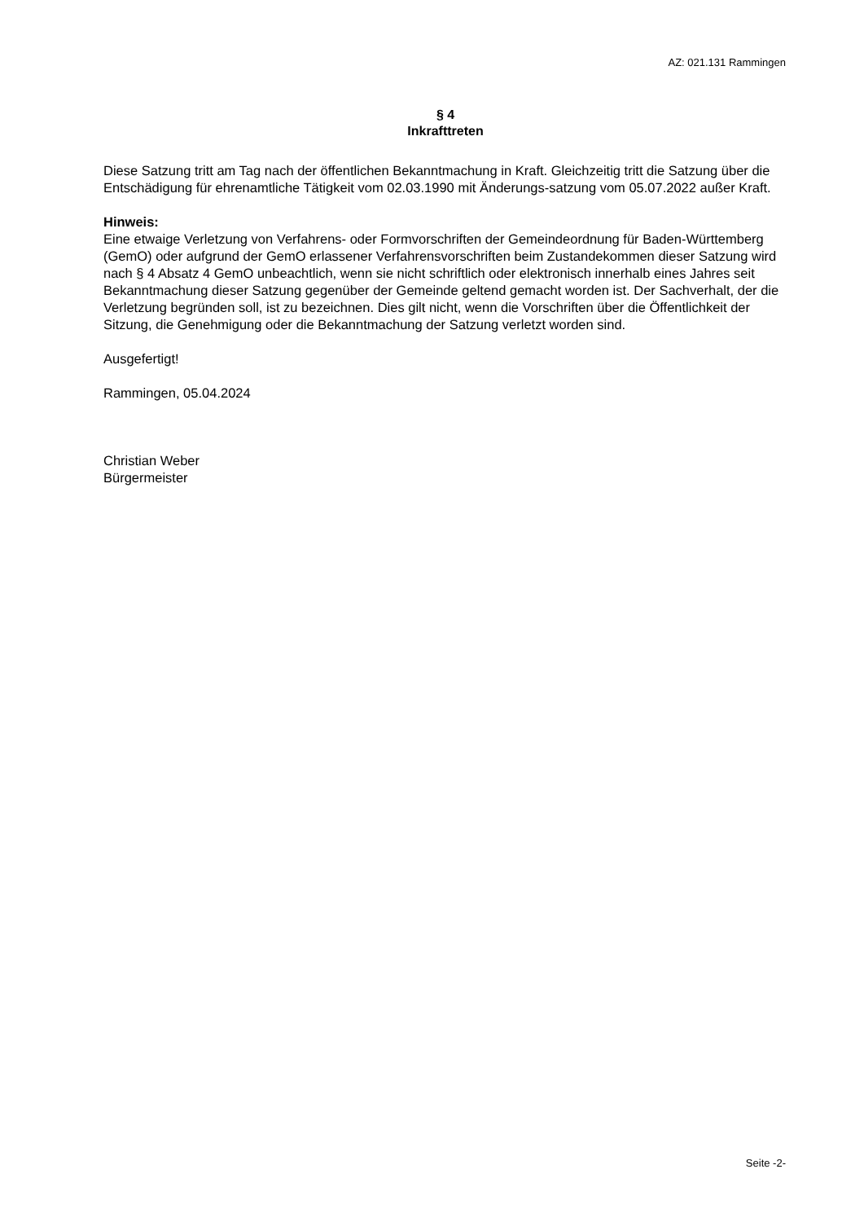AZ: 021.131 Rammingen
§ 4
Inkrafttreten
Diese Satzung tritt am Tag nach der öffentlichen Bekanntmachung in Kraft. Gleichzeitig tritt die Satzung über die Entschädigung für ehrenamtliche Tätigkeit vom 02.03.1990 mit Änderungs-satzung vom 05.07.2022 außer Kraft.
Hinweis:
Eine etwaige Verletzung von Verfahrens- oder Formvorschriften der Gemeindeordnung für Baden-Württemberg (GemO) oder aufgrund der GemO erlassener Verfahrensvorschriften beim Zustandekommen dieser Satzung wird nach § 4 Absatz 4 GemO unbeachtlich, wenn sie nicht schriftlich oder elektronisch innerhalb eines Jahres seit Bekanntmachung dieser Satzung gegenüber der Gemeinde geltend gemacht worden ist. Der Sachverhalt, der die Verletzung begründen soll, ist zu bezeichnen. Dies gilt nicht, wenn die Vorschriften über die Öffentlichkeit der Sitzung, die Genehmigung oder die Bekanntmachung der Satzung verletzt worden sind.
Ausgefertigt!
Rammingen, 05.04.2024
Christian Weber
Bürgermeister
Seite -2-